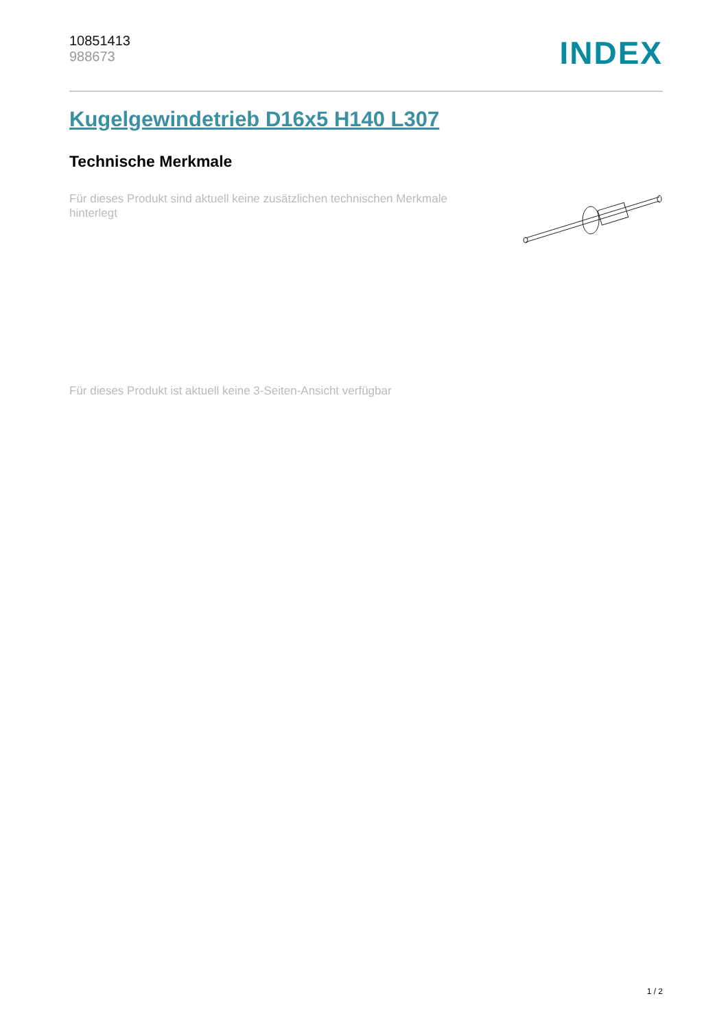10851413
988673
INDEX
Kugelgewindetrieb D16x5 H140 L307
Technische Merkmale
Für dieses Produkt sind aktuell keine zusätzlichen technischen Merkmale hinterlegt
Für dieses Produkt ist aktuell keine 3-Seiten-Ansicht verfügbar
1 / 2